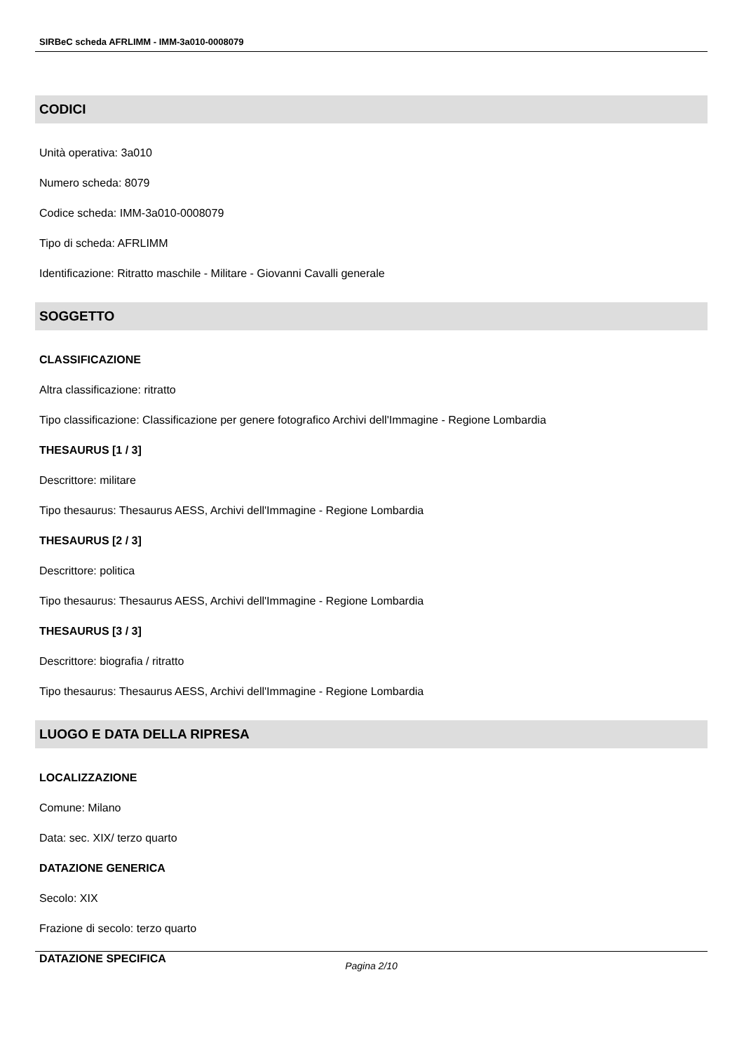SIRBeC scheda AFRLIMM - IMM-3a010-0008079
CODICI
Unità operativa: 3a010
Numero scheda: 8079
Codice scheda: IMM-3a010-0008079
Tipo di scheda: AFRLIMM
Identificazione: Ritratto maschile - Militare - Giovanni Cavalli generale
SOGGETTO
CLASSIFICAZIONE
Altra classificazione: ritratto
Tipo classificazione: Classificazione per genere fotografico Archivi dell'Immagine - Regione Lombardia
THESAURUS [1 / 3]
Descrittore: militare
Tipo thesaurus: Thesaurus AESS, Archivi dell'Immagine - Regione Lombardia
THESAURUS [2 / 3]
Descrittore: politica
Tipo thesaurus: Thesaurus AESS, Archivi dell'Immagine - Regione Lombardia
THESAURUS [3 / 3]
Descrittore: biografia / ritratto
Tipo thesaurus: Thesaurus AESS, Archivi dell'Immagine - Regione Lombardia
LUOGO E DATA DELLA RIPRESA
LOCALIZZAZIONE
Comune: Milano
Data: sec. XIX/ terzo quarto
DATAZIONE GENERICA
Secolo: XIX
Frazione di secolo: terzo quarto
DATAZIONE SPECIFICA
Pagina 2/10